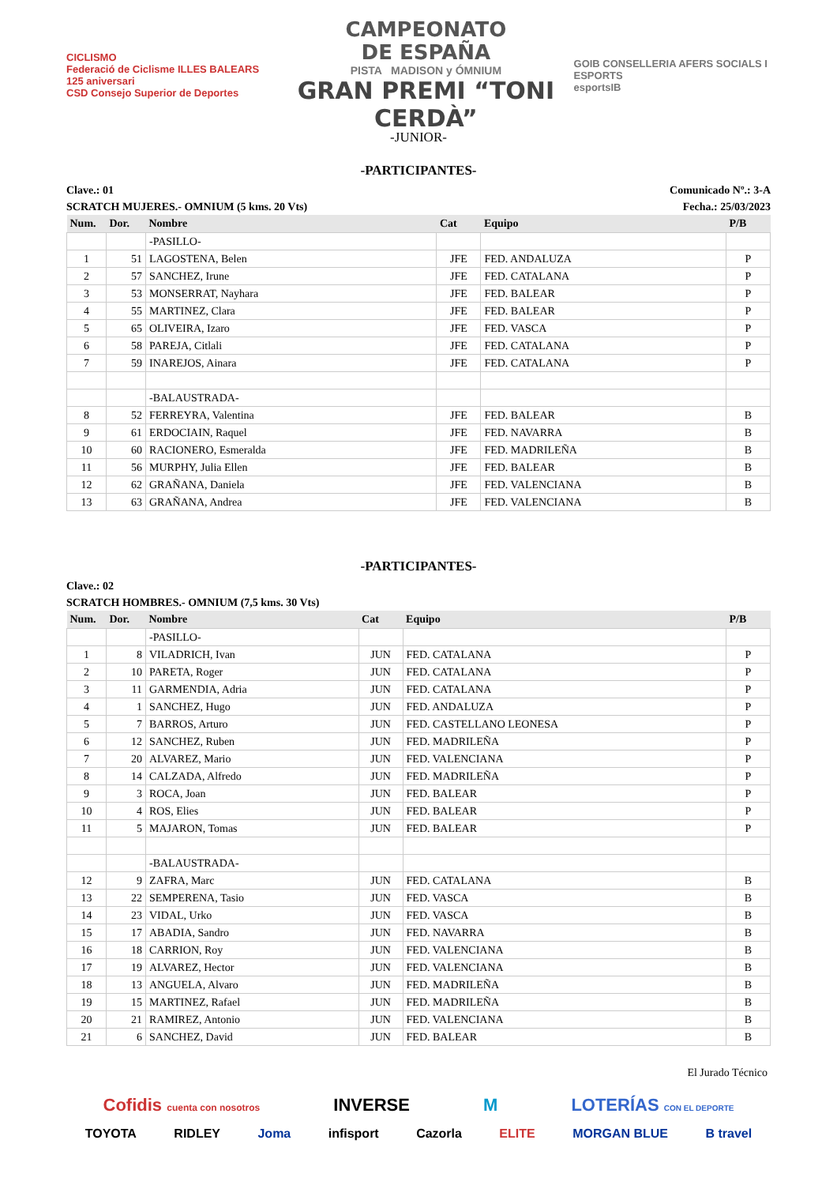CICLISMO
Federació de Ciclisme ILLES BALEARS 125 aniversari
CSD Consejo Superior de Deportes
CAMPEONATO
DE ESPAÑA
PISTA MADISON y ÓMNIUM
GRAN PREMI “TONI CERDÀ”
GOIB CONSELLERIA AFERS SOCIALS I ESPORTS
esportsIB
-JUNIOR-
-PARTICIPANTES-
Clave.: 01 Comunicado Nº.: 3-A
SCRATCH MUJERES.- OMNIUM (5 kms. 20 Vts) Fecha.: 25/03/2023
| Num. | Dor. | Nombre | Cat | Equipo | P/B |
| --- | --- | --- | --- | --- | --- |
| | | -PASILLO- | | | |
| 1 | 51 | LAGOSTENA, Belen | JFE | FED. ANDALUZA | P |
| 2 | 57 | SANCHEZ, Irune | JFE | FED. CATALANA | P |
| 3 | 53 | MONSERRAT, Nayhara | JFE | FED. BALEAR | P |
| 4 | 55 | MARTINEZ, Clara | JFE | FED. BALEAR | P |
| 5 | 65 | OLIVEIRA, Izaro | JFE | FED. VASCA | P |
| 6 | 58 | PAREJA, Citlali | JFE | FED. CATALANA | P |
| 7 | 59 | INAREJOS, Ainara | JFE | FED. CATALANA | P |
| | | -BALAUSTRADA- | | | |
| 8 | 52 | FERREYRA, Valentina | JFE | FED. BALEAR | B |
| 9 | 61 | ERDOCIAIN, Raquel | JFE | FED. NAVARRA | B |
| 10 | 60 | RACIONERO, Esmeralda | JFE | FED. MADRILEÑA | B |
| 11 | 56 | MURPHY, Julia Ellen | JFE | FED. BALEAR | B |
| 12 | 62 | GRAÑANA, Daniela | JFE | FED. VALENCIANA | B |
| 13 | 63 | GRAÑANA, Andrea | JFE | FED. VALENCIANA | B |
-PARTICIPANTES-
Clave.: 02
SCRATCH HOMBRES.- OMNIUM (7,5 kms. 30 Vts)
| Num. | Dor. | Nombre | Cat | Equipo | P/B |
| --- | --- | --- | --- | --- | --- |
| | | -PASILLO- | | | |
| 1 | 8 | VILADRICH, Ivan | JUN | FED. CATALANA | P |
| 2 | 10 | PARETA, Roger | JUN | FED. CATALANA | P |
| 3 | 11 | GARMENDIA, Adria | JUN | FED. CATALANA | P |
| 4 | 1 | SANCHEZ, Hugo | JUN | FED. ANDALUZA | P |
| 5 | 7 | BARROS, Arturo | JUN | FED. CASTELLANO LEONESA | P |
| 6 | 12 | SANCHEZ, Ruben | JUN | FED. MADRILEÑA | P |
| 7 | 20 | ALVAREZ, Mario | JUN | FED. VALENCIANA | P |
| 8 | 14 | CALZADA, Alfredo | JUN | FED. MADRILEÑA | P |
| 9 | 3 | ROCA, Joan | JUN | FED. BALEAR | P |
| 10 | 4 | ROS, Elies | JUN | FED. BALEAR | P |
| 11 | 5 | MAJARON, Tomas | JUN | FED. BALEAR | P |
| | | -BALAUSTRADA- | | | |
| 12 | 9 | ZAFRA, Marc | JUN | FED. CATALANA | B |
| 13 | 22 | SEMPERENA, Tasio | JUN | FED. VASCA | B |
| 14 | 23 | VIDAL, Urko | JUN | FED. VASCA | B |
| 15 | 17 | ABADIA, Sandro | JUN | FED. NAVARRA | B |
| 16 | 18 | CARRION, Roy | JUN | FED. VALENCIANA | B |
| 17 | 19 | ALVAREZ, Hector | JUN | FED. VALENCIANA | B |
| 18 | 13 | ANGUELA, Alvaro | JUN | FED. MADRILEÑA | B |
| 19 | 15 | MARTINEZ, Rafael | JUN | FED. MADRILEÑA | B |
| 20 | 21 | RAMIREZ, Antonio | JUN | FED. VALENCIANA | B |
| 21 | 6 | SANCHEZ, David | JUN | FED. BALEAR | B |
El Jurado Técnico
Cofidis cuenta con nosotros INVERSE M LOTERÍAS CON EL DEPORTE
TOYOTA RIDLEY Joma infisport Cazorla ELITE MORGAN BLUE B travel